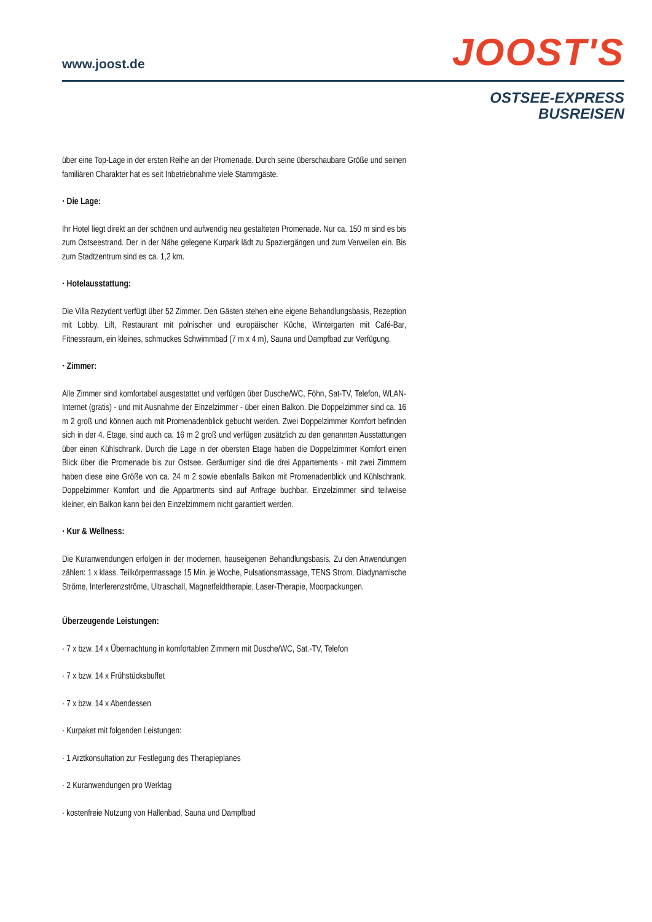www.joost.de
JOOST'S
OSTSEE-EXPRESS
BUSREISEN
über eine Top-Lage in der ersten Reihe an der Promenade. Durch seine überschaubare Größe und seinen familiären Charakter hat es seit Inbetriebnahme viele Stammgäste.
· Die Lage:
Ihr Hotel liegt direkt an der schönen und aufwendig neu gestalteten Promenade. Nur ca. 150 m sind es bis zum Ostseestrand. Der in der Nähe gelegene Kurpark lädt zu Spaziergängen und zum Verweilen ein. Bis zum Stadtzentrum sind es ca. 1,2 km.
· Hotelausstattung:
Die Villa Rezydent verfügt über 52 Zimmer. Den Gästen stehen eine eigene Behandlungsbasis, Rezeption mit Lobby, Lift, Restaurant mit polnischer und europäischer Küche, Wintergarten mit Café-Bar, Fitnessraum, ein kleines, schmuckes Schwimmbad (7 m x 4 m), Sauna und Dampfbad zur Verfügung.
· Zimmer:
Alle Zimmer sind komfortabel ausgestattet und verfügen über Dusche/WC, Föhn, Sat-TV, Telefon, WLAN-Internet (gratis) - und mit Ausnahme der Einzelzimmer - über einen Balkon. Die Doppelzimmer sind ca. 16 m 2 groß und können auch mit Promenadenblick gebucht werden. Zwei Doppelzimmer Komfort befinden sich in der 4. Etage, sind auch ca. 16 m 2 groß und verfügen zusätzlich zu den genannten Ausstattungen über einen Kühlschrank. Durch die Lage in der obersten Etage haben die Doppelzimmer Komfort einen Blick über die Promenade bis zur Ostsee. Geräumiger sind die drei Appartements - mit zwei Zimmern haben diese eine Größe von ca. 24 m 2 sowie ebenfalls Balkon mit Promenadenblick und Kühlschrank. Doppelzimmer Komfort und die Appartments sind auf Anfrage buchbar. Einzelzimmer sind teilweise kleiner, ein Balkon kann bei den Einzelzimmern nicht garantiert werden.
· Kur & Wellness:
Die Kuranwendungen erfolgen in der modernen, hauseigenen Behandlungsbasis. Zu den Anwendungen zählen: 1 x klass. Teilkörpermassage 15 Min. je Woche, Pulsationsmassage, TENS Strom, Diadynamische Ströme, Interferenzströme, Ultraschall, Magnetfeldtherapie, Laser-Therapie, Moorpackungen.
Überzeugende Leistungen:
· 7 x bzw. 14 x Übernachtung in komfortablen Zimmern mit Dusche/WC, Sat.-TV, Telefon
· 7 x bzw. 14 x Frühstücksbuffet
· 7 x bzw. 14 x Abendessen
· Kurpaket mit folgenden Leistungen:
· 1 Arztkonsultation zur Festlegung des Therapieplanes
· 2 Kuranwendungen pro Werktag
· kostenfreie Nutzung von Hallenbad, Sauna und Dampfbad